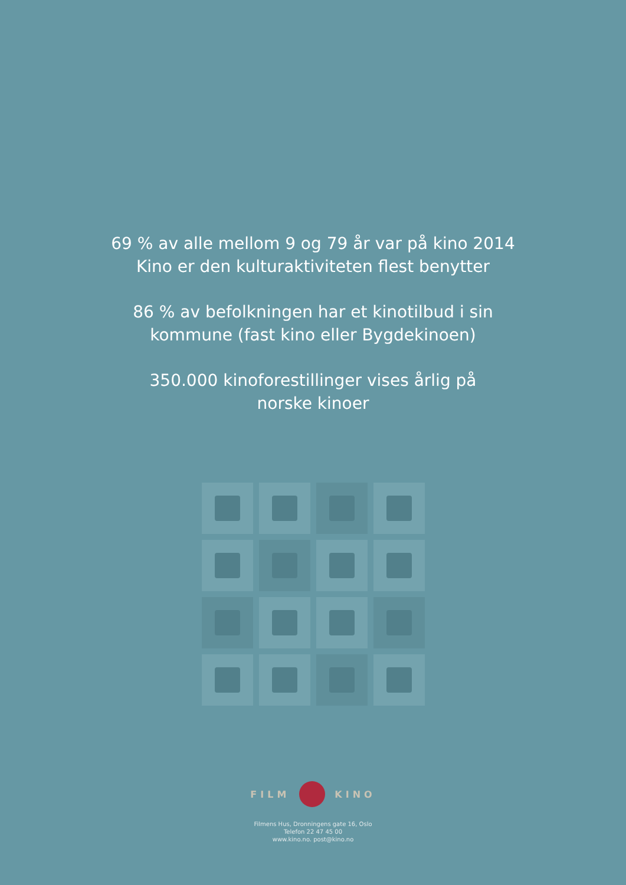69 % av alle mellom 9 og 79 år var på kino 2014
Kino er den kulturaktiviteten flest benytter
86 % av befolkningen har et kinotilbud i sin
kommune (fast kino eller Bygdekinoen)
350.000 kinoforestillinger vises årlig på
norske kinoer
FILM KINO
Filmens Hus, Dronningens gate 16, Oslo
Telefon 22 47 45 00
www.kino.no. post@kino.no